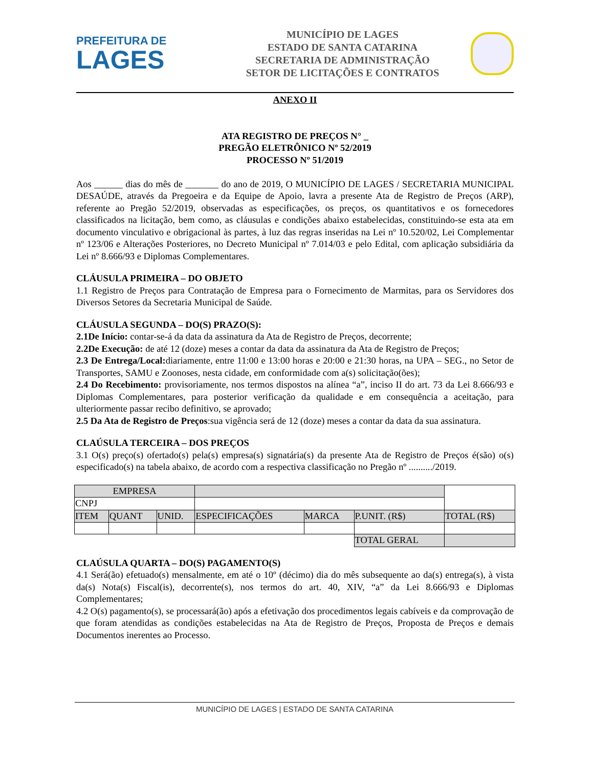PREFEITURA DE
LAGES
MUNICÍPIO DE LAGES
ESTADO DE SANTA CATARINA
SECRETARIA DE ADMINISTRAÇÃO
SETOR DE LICITAÇÕES E CONTRATOS
ANEXO II
ATA REGISTRO DE PREÇOS N° _
PREGÃO ELETRÔNICO Nº 52/2019
PROCESSO Nº 51/2019
Aos ______ dias do mês de _______ do ano de 2019, O MUNICÍPIO DE LAGES / SECRETARIA MUNICIPAL DESAÚDE, através da Pregoeira e da Equipe de Apoio, lavra a presente Ata de Registro de Preços (ARP), referente ao Pregão 52/2019, observadas as especificações, os preços, os quantitativos e os fornecedores classificados na licitação, bem como, as cláusulas e condições abaixo estabelecidas, constituindo-se esta ata em documento vinculativo e obrigacional às partes, à luz das regras inseridas na Lei nº 10.520/02, Lei Complementar nº 123/06 e Alterações Posteriores, no Decreto Municipal nº 7.014/03 e pelo Edital, com aplicação subsidiária da Lei nº 8.666/93 e Diplomas Complementares.
CLÁUSULA PRIMEIRA – DO OBJETO
1.1 Registro de Preços para Contratação de Empresa para o Fornecimento de Marmitas, para os Servidores dos Diversos Setores da Secretaria Municipal de Saúde.
CLÁUSULA SEGUNDA – DO(S) PRAZO(S):
2.1De Início: contar-se-á da data da assinatura da Ata de Registro de Preços, decorrente;
2.2De Execução: de até 12 (doze) meses a contar da data da assinatura da Ata de Registro de Preços;
2.3 De Entrega/Local: diariamente, entre 11:00 e 13:00 horas e 20:00 e 21:30 horas, na UPA – SEG., no Setor de Transportes, SAMU e Zoonoses, nesta cidade, em conformidade com a(s) solicitação(ões);
2.4 Do Recebimento: provisoriamente, nos termos dispostos na alínea “a”, inciso II do art. 73 da Lei 8.666/93 e Diplomas Complementares, para posterior verificação da qualidade e em consequência a aceitação, para ulteriormente passar recibo definitivo, se aprovado;
2.5 Da Ata de Registro de Preços:sua vigência será de 12 (doze) meses a contar da data da sua assinatura.
CLAÚSULA TERCEIRA – DOS PREÇOS
3.1 O(s) preço(s) ofertado(s) pela(s) empresa(s) signatária(s) da presente Ata de Registro de Preços é(são) o(s) especificado(s) na tabela abaixo, de acordo com a respectiva classificação no Pregão nº ........../2019.
| EMPRESA | | | | | | |
| CNPJ | | | | | | |
| ITEM | QUANT | UNID. | ESPECIFICAÇÕES | MARCA | P.UNIT. (R$) | TOTAL (R$) |
| | | | | | TOTAL GERAL | |
CLAÚSULA QUARTA – DO(S) PAGAMENTO(S)
4.1 Será(ão) efetuado(s) mensalmente, em até o 10º (décimo) dia do mês subsequente ao da(s) entrega(s), à vista da(s) Nota(s) Fiscal(is), decorrente(s), nos termos do art. 40, XIV, “a” da Lei 8.666/93 e Diplomas Complementares;
4.2 O(s) pagamento(s), se processará(ão) após a efetivação dos procedimentos legais cabíveis e da comprovação de que foram atendidas as condições estabelecidas na Ata de Registro de Preços, Proposta de Preços e demais Documentos inerentes ao Processo.
MUNICÍPIO DE LAGES | ESTADO DE SANTA CATARINA